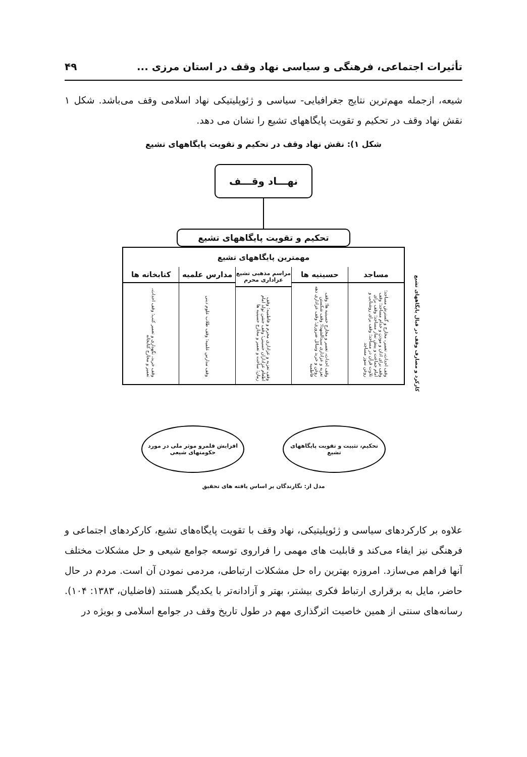تأثیرات اجتماعی، فرهنگی و سیاسی نهاد وقف در استان مرزی ... ۴۹
شیعه، ازجمله مهم‌ترین نتایج جغرافیایی- سیاسی و ژئوپلیتیکی نهاد اسلامی وقف می‌باشد. شکل ۱ نقش نهاد وقف در تحکیم و تقویت پایگاههای تشیع را نشان می دهد.
شکل ۱): نقش نهاد وقف در تحکیم و تقویت پایگاههای تشیع
نهـــاد وقـــف
تحکیم و تقویت پایگاههای تشیع
مهمترین پایگاههای تشیع
مساجد
وقف احداث، تعمیر، مخارج و گسترش مساجد؛ وقف برای اذان و موذن و خدام مساجد؛ وقف امام جماعت و پیش نماز مساجد؛ وقف برای تلاوت قرآن در مساجد؛ وقف برای روشنایی و روغن سوز مساجد
حسینیه ها
وقف احداث، تعمیر و مخارج حسینیه ها؛ وقف تعزیه و عزاداری سیدالشهدا؛ وقف شکستن روغن و خرید وسائل ضروری؛ وقف عزاداری دهه فاطمیه
مراسم مذهبی تشیع عزاداری محرم
وقف تعزیه و عزاداری محرم و فاطمیه؛ وقف اطعام عزاداران حسینی؛ وقف جشن تولد امام زمان؛ ساخت و تعمیر و مخارج حسینیه ها
مدارس علمیه
وقف مدارس علمیه؛ وقف طلاب علوم دینی
کتابخانه ها
وقف خرید، نگهداری و تعمیر کتب؛ وقف احداث، تعمیر و مخارج کتابخانه
کارکرد و مصارف وقف در قبال پایگاههای تشیع
تحکیم، تثبیت و تقویت پایگاههای تشیع
افزایش قلمرو موثر ملی در مورد حکومتهای شیعی
مدل از: نگارندگان بر اساس یافته های تحقیق
علاوه بر کارکردهای سیاسی و ژئوپلیتیکی، نهاد وقف با تقویت پایگاه‌های تشیع، کارکردهای اجتماعی و فرهنگی نیز ایفاء می‌کند و قابلیت های مهمی را فراروی توسعه جوامع شیعی و حل مشکلات مختلف آنها فراهم می‌سازد. امروزه بهترین راه حل مشکلات ارتباطی، مردمی نمودن آن است. مردم در حال حاضر، مایل به برقراری ارتباط فکری بیشتر، بهتر و آزادانه‌تر با یکدیگر هستند (فاضلیان، ۱۳۸۳: ۱۰۴). رسانه‌های سنتی از همین خاصیت اثرگذاری مهم در طول تاریخ وقف در جوامع اسلامی و بویژه در